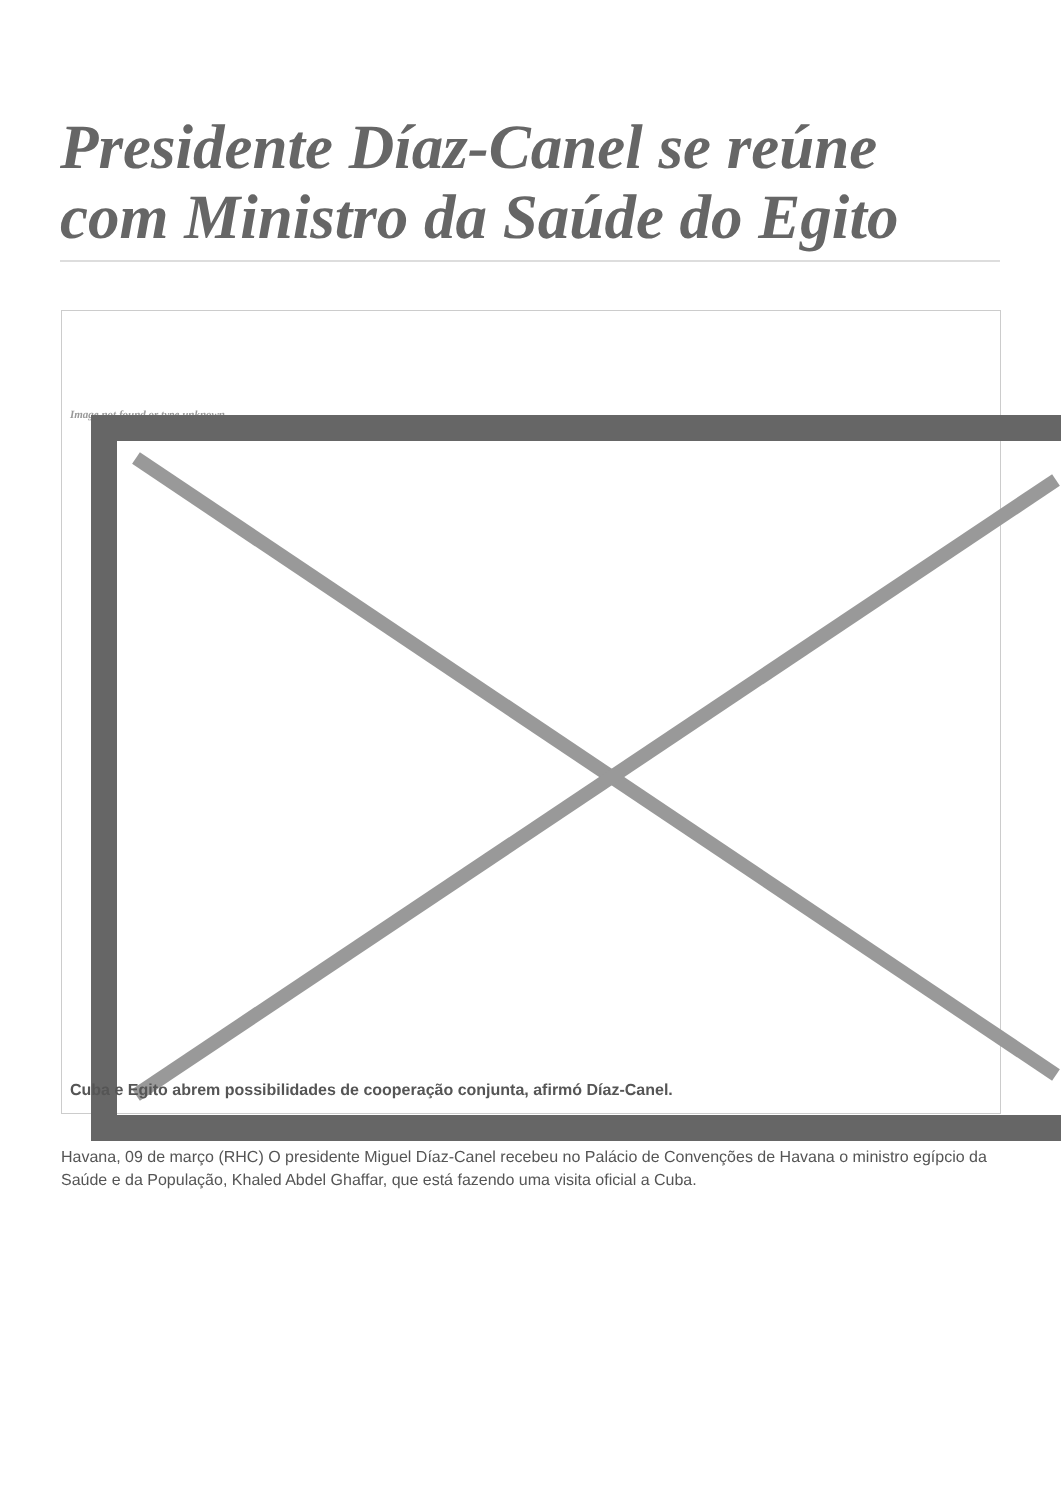Presidente Díaz-Canel se reúne com Ministro da Saúde do Egito
Image not found or type unknown
Cuba e Egito abrem possibilidades de cooperação conjunta, afirmó Díaz-Canel.
Havana, 09 de março (RHC) O presidente Miguel Díaz-Canel recebeu no Palácio de Convenções de Havana o ministro egípcio da Saúde e da População, Khaled Abdel Ghaffar, que está fazendo uma visita oficial a Cuba.